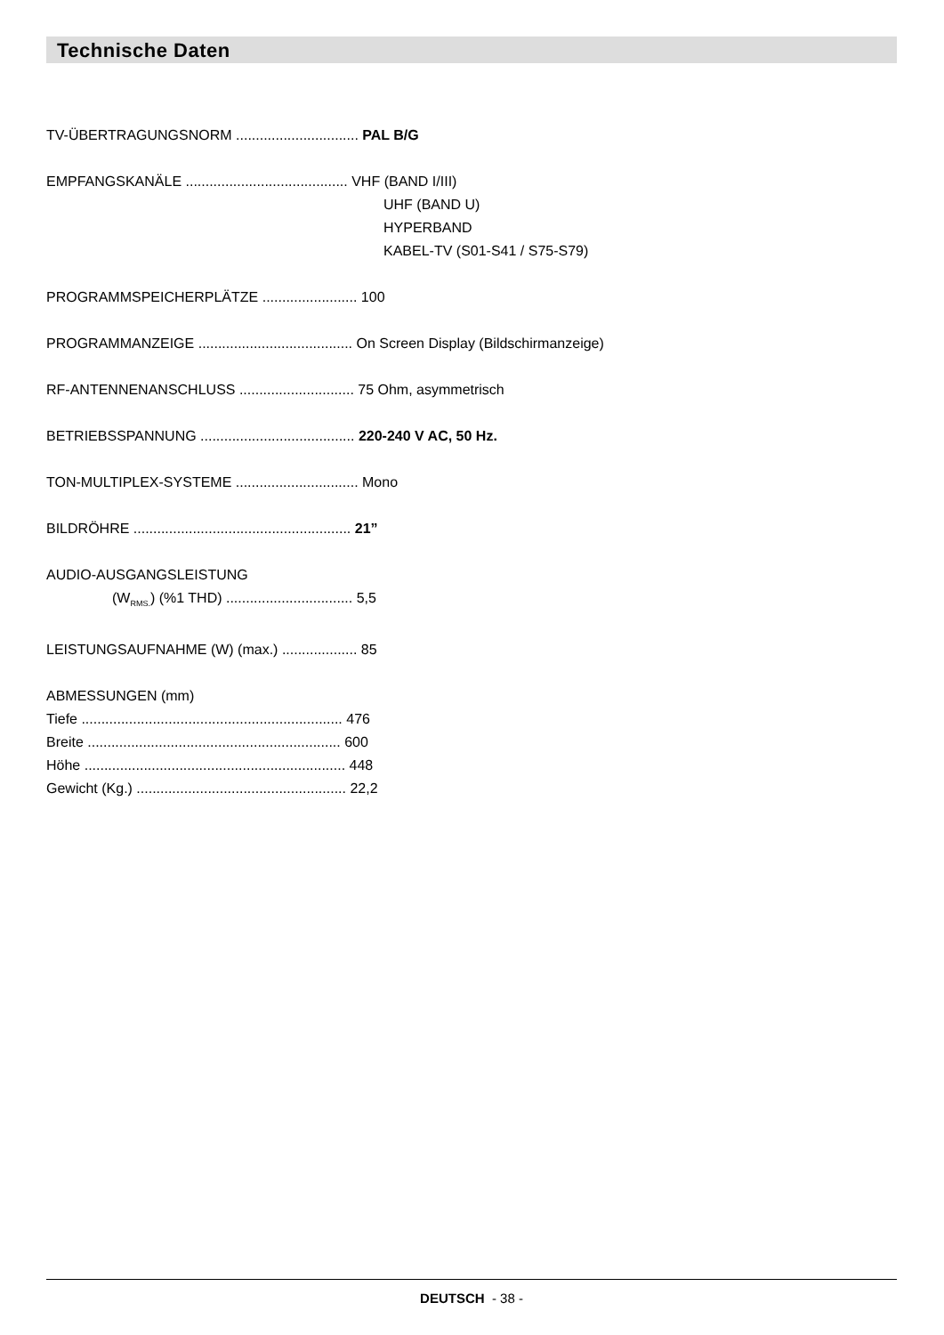Technische Daten
TV-ÜBERTRAGUNGSNORM ............................... PAL B/G
EMPFANGSKANÄLE ......................................... VHF (BAND I/III)
UHF (BAND U)
HYPERBAND
KABEL-TV (S01-S41 / S75-S79)
PROGRAMMSPEICHERPLÄTZE ........................ 100
PROGRAMMANZEIGE ....................................... On Screen Display (Bildschirmanzeige)
RF-ANTENNENANSCHLUSS ............................. 75 Ohm, asymmetrisch
BETRIEBSSPANNUNG ....................................... 220-240 V AC, 50 Hz.
TON-MULTIPLEX-SYSTEME ............................... Mono
BILDRÖHRE ....................................................... 21”
AUDIO-AUSGANGSLEISTUNG
(W<sub>RMS.</sub>) (%1 THD) ................................ 5,5
LEISTUNGSAUFNAHME (W) (max.) ................... 85
ABMESSUNGEN (mm)
Tiefe .................................................................. 476
Breite ................................................................ 600
Höhe .................................................................. 448
Gewicht (Kg.) ..................................................... 22,2
DEUTSCH - 38 -